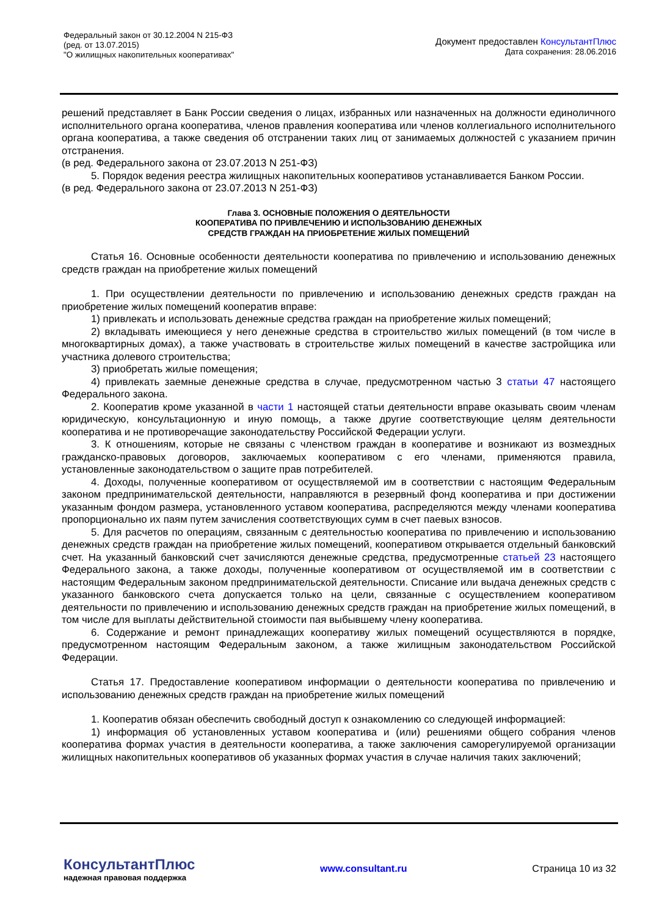Федеральный закон от 30.12.2004 N 215-ФЗ
(ред. от 13.07.2015)
"О жилищных накопительных кооперативах"
Документ предоставлен КонсультантПлюс
Дата сохранения: 28.06.2016
решений представляет в Банк России сведения о лицах, избранных или назначенных на должности единоличного исполнительного органа кооператива, членов правления кооператива или членов коллегиального исполнительного органа кооператива, а также сведения об отстранении таких лиц от занимаемых должностей с указанием причин отстранения.
(в ред. Федерального закона от 23.07.2013 N 251-ФЗ)
5. Порядок ведения реестра жилищных накопительных кооперативов устанавливается Банком России.
(в ред. Федерального закона от 23.07.2013 N 251-ФЗ)
Глава 3. ОСНОВНЫЕ ПОЛОЖЕНИЯ О ДЕЯТЕЛЬНОСТИ
КООПЕРАТИВА ПО ПРИВЛЕЧЕНИЮ И ИСПОЛЬЗОВАНИЮ ДЕНЕЖНЫХ
СРЕДСТВ ГРАЖДАН НА ПРИОБРЕТЕНИЕ ЖИЛЫХ ПОМЕЩЕНИЙ
Статья 16. Основные особенности деятельности кооператива по привлечению и использованию денежных средств граждан на приобретение жилых помещений
1. При осуществлении деятельности по привлечению и использованию денежных средств граждан на приобретение жилых помещений кооператив вправе:
1) привлекать и использовать денежные средства граждан на приобретение жилых помещений;
2) вкладывать имеющиеся у него денежные средства в строительство жилых помещений (в том числе в многоквартирных домах), а также участвовать в строительстве жилых помещений в качестве застройщика или участника долевого строительства;
3) приобретать жилые помещения;
4) привлекать заемные денежные средства в случае, предусмотренном частью 3 статьи 47 настоящего Федерального закона.
2. Кооператив кроме указанной в части 1 настоящей статьи деятельности вправе оказывать своим членам юридическую, консультационную и иную помощь, а также другие соответствующие целям деятельности кооператива и не противоречащие законодательству Российской Федерации услуги.
3. К отношениям, которые не связаны с членством граждан в кооперативе и возникают из возмездных гражданско-правовых договоров, заключаемых кооперативом с его членами, применяются правила, установленные законодательством о защите прав потребителей.
4. Доходы, полученные кооперативом от осуществляемой им в соответствии с настоящим Федеральным законом предпринимательской деятельности, направляются в резервный фонд кооператива и при достижении указанным фондом размера, установленного уставом кооператива, распределяются между членами кооператива пропорционально их паям путем зачисления соответствующих сумм в счет паевых взносов.
5. Для расчетов по операциям, связанным с деятельностью кооператива по привлечению и использованию денежных средств граждан на приобретение жилых помещений, кооперативом открывается отдельный банковский счет. На указанный банковский счет зачисляются денежные средства, предусмотренные статьей 23 настоящего Федерального закона, а также доходы, полученные кооперативом от осуществляемой им в соответствии с настоящим Федеральным законом предпринимательской деятельности. Списание или выдача денежных средств с указанного банковского счета допускается только на цели, связанные с осуществлением кооперативом деятельности по привлечению и использованию денежных средств граждан на приобретение жилых помещений, в том числе для выплаты действительной стоимости пая выбывшему члену кооператива.
6. Содержание и ремонт принадлежащих кооперативу жилых помещений осуществляются в порядке, предусмотренном настоящим Федеральным законом, а также жилищным законодательством Российской Федерации.
Статья 17. Предоставление кооперативом информации о деятельности кооператива по привлечению и использованию денежных средств граждан на приобретение жилых помещений
1. Кооператив обязан обеспечить свободный доступ к ознакомлению со следующей информацией:
1) информация об установленных уставом кооператива и (или) решениями общего собрания членов кооператива формах участия в деятельности кооператива, а также заключения саморегулируемой организации жилищных накопительных кооперативов об указанных формах участия в случае наличия таких заключений;
КонсультантПлюс
надежная правовая поддержка
www.consultant.ru Страница 10 из 32